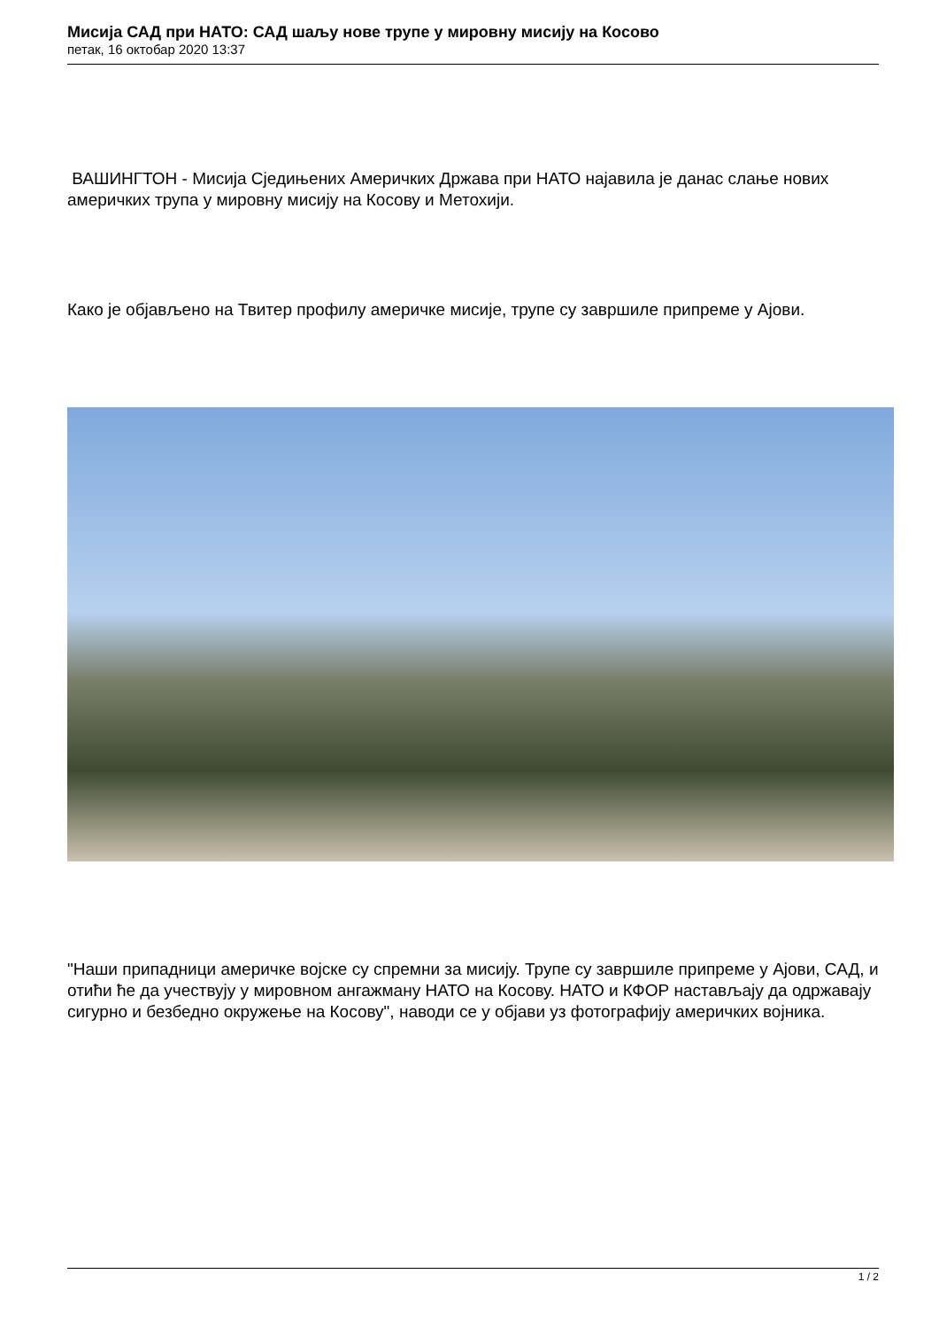Мисија САД при НАТО: САД шаљу нове трупе у мировну мисију на Косово
петак, 16 октобар 2020 13:37
ВАШИНГТОН - Мисија Сједињених Америчких Држава при НАТО најавила је данас слање нових америчких трупа у мировну мисију на Косову и Метохији.
Како је објављено на Твитер профилу америчке мисије, трупе су завршиле припреме у Ајови.
"Наши припадници америчке војске су спремни за мисију. Трупе су завршиле припреме у Ајови, САД, и отићи ће да учествују у мировном ангажману НАТО на Косову. НАТО и КФОР настављају да одржавају сигурно и безбедно окружење на Косову", наводи се у објави уз фотографију америчких војника.
1 / 2